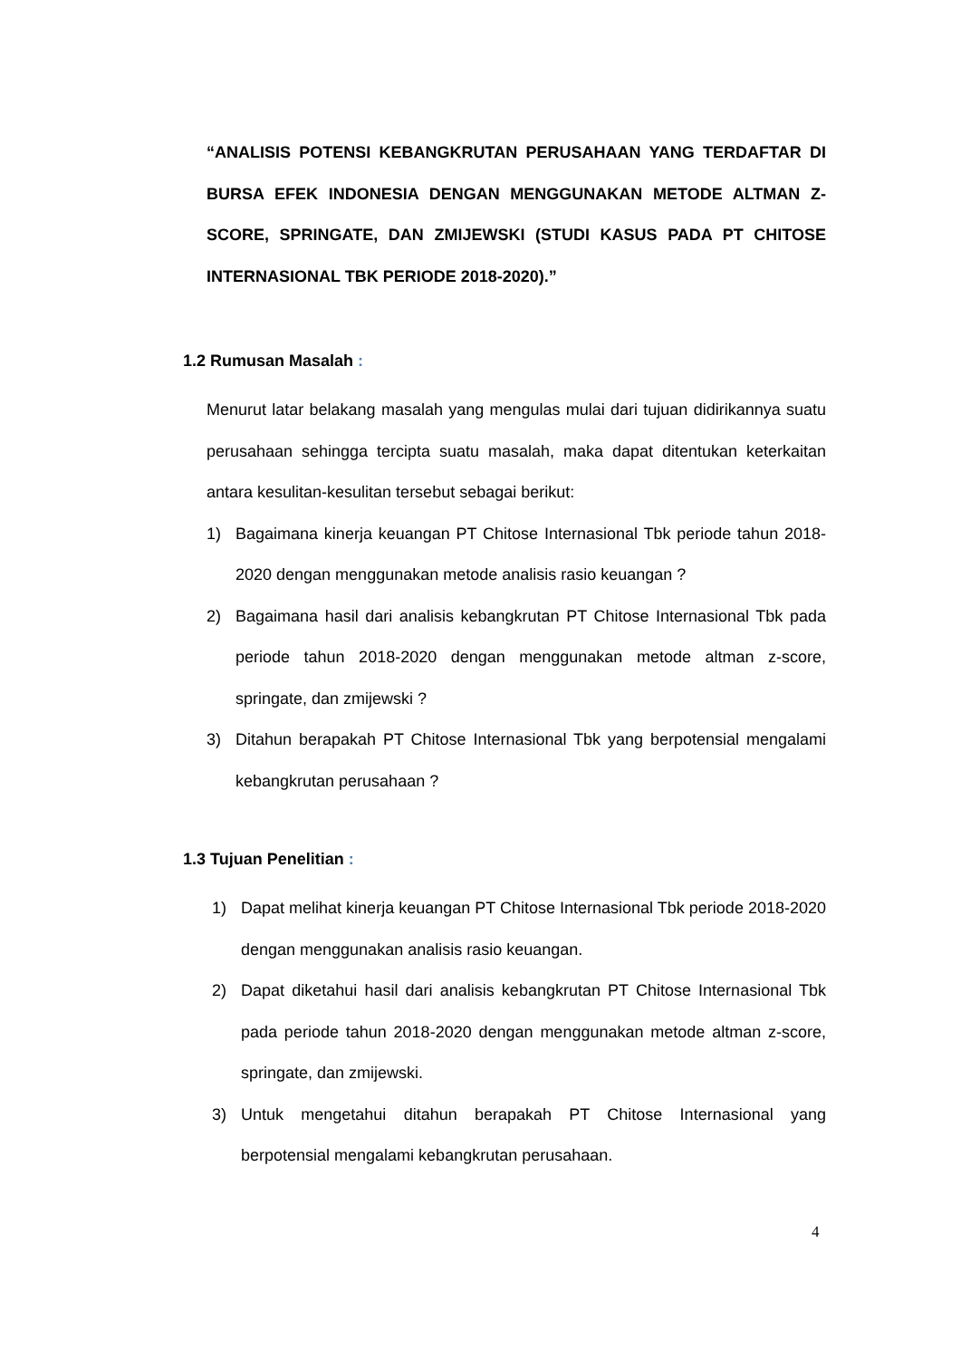“ANALISIS POTENSI KEBANGKRUTAN PERUSAHAAN YANG TERDAFTAR DI BURSA EFEK INDONESIA DENGAN MENGGUNAKAN METODE ALTMAN Z-SCORE, SPRINGATE, DAN ZMIJEWSKI (STUDI KASUS PADA PT CHITOSE INTERNASIONAL TBK PERIODE 2018-2020).”
1.2 Rumusan Masalah :
Menurut latar belakang masalah yang mengulas mulai dari tujuan didirikannya suatu perusahaan sehingga tercipta suatu masalah, maka dapat ditentukan keterkaitan antara kesulitan-kesulitan tersebut sebagai berikut:
1) Bagaimana kinerja keuangan PT Chitose Internasional Tbk periode tahun 2018-2020 dengan menggunakan metode analisis rasio keuangan ?
2) Bagaimana hasil dari analisis kebangkrutan PT Chitose Internasional Tbk pada periode tahun 2018-2020 dengan menggunakan metode altman z-score, springate, dan zmijewski ?
3) Ditahun berapakah PT Chitose Internasional Tbk yang berpotensial mengalami kebangkrutan perusahaan ?
1.3 Tujuan Penelitian :
1) Dapat melihat kinerja keuangan PT Chitose Internasional Tbk periode 2018-2020 dengan menggunakan analisis rasio keuangan.
2) Dapat diketahui hasil dari analisis kebangkrutan PT Chitose Internasional Tbk pada periode tahun 2018-2020 dengan menggunakan metode altman z-score, springate, dan zmijewski.
3) Untuk mengetahui ditahun berapakah PT Chitose Internasional yang berpotensial mengalami kebangkrutan perusahaan.
4